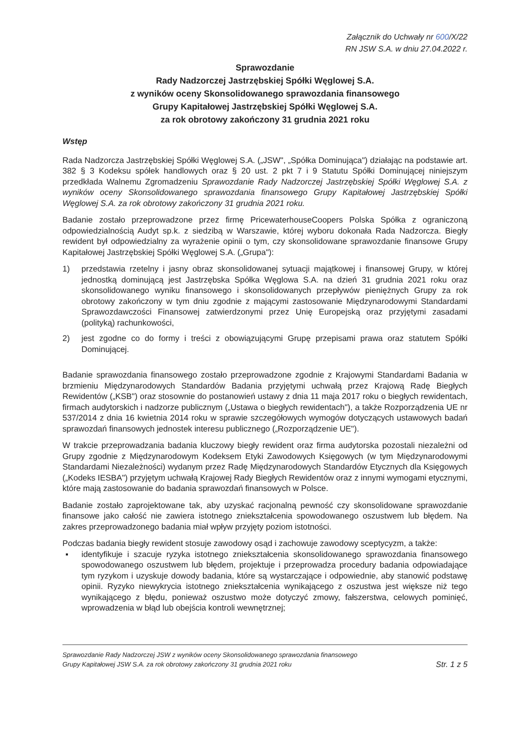Załącznik do Uchwały nr 600/X/22
RN JSW S.A. w dniu 27.04.2022 r.
Sprawozdanie
Rady Nadzorczej Jastrzębskiej Spółki Węglowej S.A.
z wyników oceny Skonsolidowanego sprawozdania finansowego
Grupy Kapitałowej Jastrzębskiej Spółki Węglowej S.A.
za rok obrotowy zakończony 31 grudnia 2021 roku
Wstęp
Rada Nadzorcza Jastrzębskiej Spółki Węglowej S.A. („JSW", „Spółka Dominująca") działając na podstawie art. 382 § 3 Kodeksu spółek handlowych oraz § 20 ust. 2 pkt 7 i 9 Statutu Spółki Dominującej niniejszym przedkłada Walnemu Zgromadzeniu Sprawozdanie Rady Nadzorczej Jastrzębskiej Spółki Węglowej S.A. z wyników oceny Skonsolidowanego sprawozdania finansowego Grupy Kapitałowej Jastrzębskiej Spółki Węglowej S.A. za rok obrotowy zakończony 31 grudnia 2021 roku.
Badanie zostało przeprowadzone przez firmę PricewaterhouseCoopers Polska Spółka z ograniczoną odpowiedzialnością Audyt sp.k. z siedzibą w Warszawie, której wyboru dokonała Rada Nadzorcza. Biegły rewident był odpowiedzialny za wyrażenie opinii o tym, czy skonsolidowane sprawozdanie finansowe Grupy Kapitałowej Jastrzębskiej Spółki Węglowej S.A. („Grupa"):
1) przedstawia rzetelny i jasny obraz skonsolidowanej sytuacji majątkowej i finansowej Grupy, w której jednostką dominującą jest Jastrzębska Spółka Węglowa S.A. na dzień 31 grudnia 2021 roku oraz skonsolidowanego wyniku finansowego i skonsolidowanych przepływów pieniężnych Grupy za rok obrotowy zakończony w tym dniu zgodnie z mającymi zastosowanie Międzynarodowymi Standardami Sprawozdawczości Finansowej zatwierdzonymi przez Unię Europejską oraz przyjętymi zasadami (polityką) rachunkowości,
2) jest zgodne co do formy i treści z obowiązującymi Grupę przepisami prawa oraz statutem Spółki Dominującej.
Badanie sprawozdania finansowego zostało przeprowadzone zgodnie z Krajowymi Standardami Badania w brzmieniu Międzynarodowych Standardów Badania przyjętymi uchwałą przez Krajową Radę Biegłych Rewidentów („KSB") oraz stosownie do postanowień ustawy z dnia 11 maja 2017 roku o biegłych rewidentach, firmach audytorskich i nadzorze publicznym („Ustawa o biegłych rewidentach"), a także Rozporządzenia UE nr 537/2014 z dnia 16 kwietnia 2014 roku w sprawie szczegółowych wymogów dotyczących ustawowych badań sprawozdań finansowych jednostek interesu publicznego („Rozporządzenie UE").
W trakcie przeprowadzania badania kluczowy biegły rewident oraz firma audytorska pozostali niezależni od Grupy zgodnie z Międzynarodowym Kodeksem Etyki Zawodowych Księgowych (w tym Międzynarodowymi Standardami Niezależności) wydanym przez Radę Międzynarodowych Standardów Etycznych dla Księgowych („Kodeks IESBA") przyjętym uchwałą Krajowej Rady Biegłych Rewidentów oraz z innymi wymogami etycznymi, które mają zastosowanie do badania sprawozdań finansowych w Polsce.
Badanie zostało zaprojektowane tak, aby uzyskać racjonalną pewność czy skonsolidowane sprawozdanie finansowe jako całość nie zawiera istotnego zniekształcenia spowodowanego oszustwem lub błędem. Na zakres przeprowadzonego badania miał wpływ przyjęty poziom istotności.
Podczas badania biegły rewident stosuje zawodowy osąd i zachowuje zawodowy sceptycyzm, a także:
▪ identyfikuje i szacuje ryzyka istotnego zniekształcenia skonsolidowanego sprawozdania finansowego spowodowanego oszustwem lub błędem, projektuje i przeprowadza procedury badania odpowiadające tym ryzykom i uzyskuje dowody badania, które są wystarczające i odpowiednie, aby stanowić podstawę opinii. Ryzyko niewykrycia istotnego zniekształcenia wynikającego z oszustwa jest większe niż tego wynikającego z błędu, ponieważ oszustwo może dotyczyć zmowy, fałszerstwa, celowych pominięć, wprowadzenia w błąd lub obejścia kontroli wewnętrznej;
Sprawozdanie Rady Nadzorczej JSW z wyników oceny Skonsolidowanego sprawozdania finansowego
Grupy Kapitałowej JSW S.A. za rok obrotowy zakończony 31 grudnia 2021 roku Str. 1 z 5